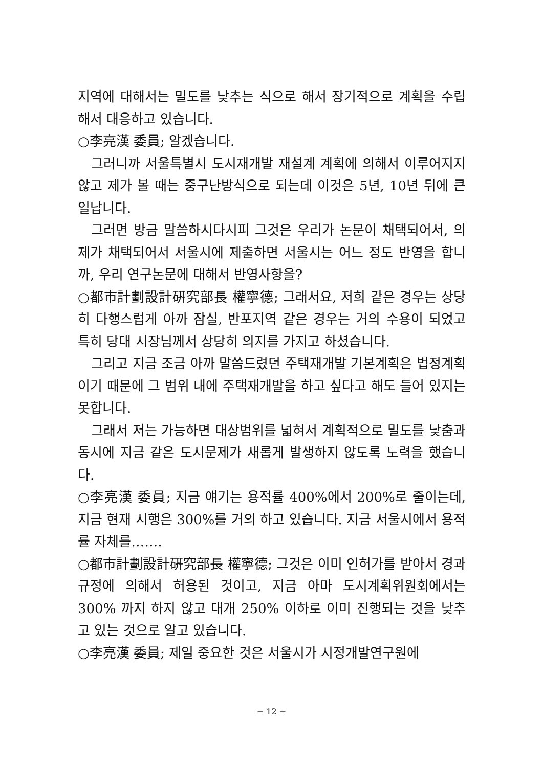지역에 대해서는 밀도를 낮추는 식으로 해서 장기적으로 계획을 수립해서 대응하고 있습니다.
○李亮漢 委員; 알겠습니다.
그러니까 서울특별시 도시재개발 재설계 계획에 의해서 이루어지지 않고 제가 볼 때는 중구난방식으로 되는데 이것은 5년, 10년 뒤에 큰일납니다.
그러면 방금 말씀하시다시피 그것은 우리가 논문이 채택되어서, 의제가 채택되어서 서울시에 제출하면 서울시는 어느 정도 반영을 합니까, 우리 연구논문에 대해서 반영사항을?
○都市計劃設計硏究部長 權寧德; 그래서요, 저희 같은 경우는 상당히 다행스럽게 아까 잠실, 반포지역 같은 경우는 거의 수용이 되었고 특히 당대 시장님께서 상당히 의지를 가지고 하셨습니다.
그리고 지금 조금 아까 말씀드렸던 주택재개발 기본계획은 법정계획이기 때문에 그 범위 내에 주택재개발을 하고 싶다고 해도 들어 있지는 못합니다.
그래서 저는 가능하면 대상범위를 넓혀서 계획적으로 밀도를 낮춤과 동시에 지금 같은 도시문제가 새롭게 발생하지 않도록 노력을 했습니다.
○李亮漢 委員; 지금 얘기는 용적률 400%에서 200%로 줄이는데, 지금 현재 시행은 300%를 거의 하고 있습니다. 지금 서울시에서 용적률 자체를…….
○都市計劃設計硏究部長 權寧德; 그것은 이미 인허가를 받아서 경과규정에 의해서 허용된 것이고, 지금 아마 도시계획위원회에서는 300% 까지 하지 않고 대개 250% 이하로 이미 진행되는 것을 낮추고 있는 것으로 알고 있습니다.
○李亮漢 委員; 제일 중요한 것은 서울시가 시정개발연구원에
− 12 −